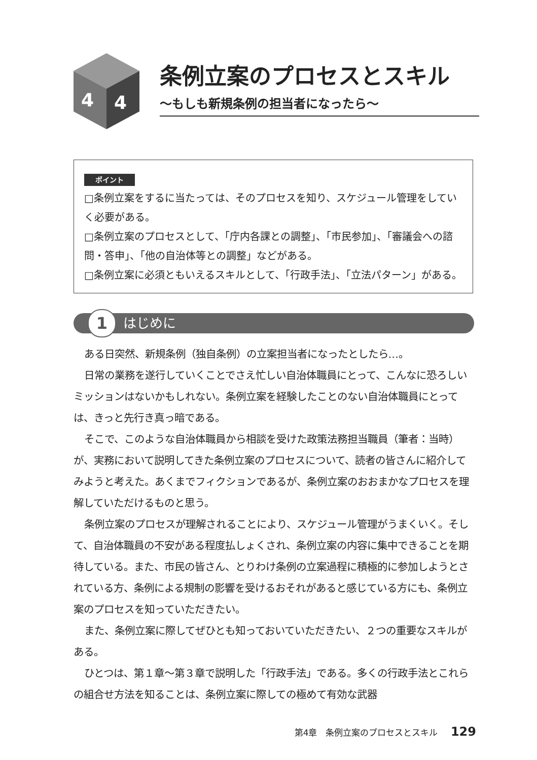4
4
条例立案のプロセスとスキル
〜もしも新規条例の担当者になったら〜
ポイント
□条例立案をするに当たっては、そのプロセスを知り、スケジュール管理をしていく必要がある。
□条例立案のプロセスとして、「庁内各課との調整」、「市民参加」、「審議会への諮問・答申」、「他の自治体等との調整」などがある。
□条例立案に必須ともいえるスキルとして、「行政手法」、「立法パターン」がある。
1 はじめに
ある日突然、新規条例（独自条例）の立案担当者になったとしたら…。
日常の業務を遂行していくことでさえ忙しい自治体職員にとって、こんなに恐ろしいミッションはないかもしれない。条例立案を経験したことのない自治体職員にとっては、きっと先行き真っ暗である。
そこで、このような自治体職員から相談を受けた政策法務担当職員（筆者：当時）が、実務において説明してきた条例立案のプロセスについて、読者の皆さんに紹介してみようと考えた。あくまでフィクションであるが、条例立案のおおまかなプロセスを理解していただけるものと思う。
条例立案のプロセスが理解されることにより、スケジュール管理がうまくいく。そして、自治体職員の不安がある程度払しょくされ、条例立案の内容に集中できることを期待している。また、市民の皆さん、とりわけ条例の立案過程に積極的に参加しようとされている方、条例による規制の影響を受けるおそれがあると感じている方にも、条例立案のプロセスを知っていただきたい。
また、条例立案に際してぜひとも知っておいていただきたい、２つの重要なスキルがある。
ひとつは、第１章〜第３章で説明した「行政手法」である。多くの行政手法とこれらの組合せ方法を知ることは、条例立案に際しての極めて有効な武器
第4章　条例立案のプロセスとスキル 129